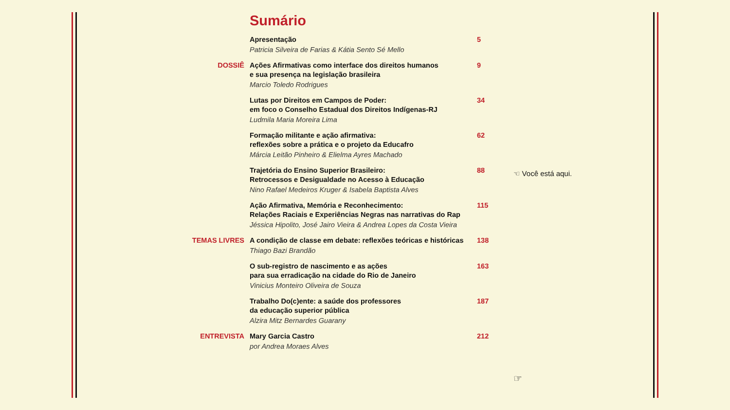Sumário
Apresentação
Patricia Silveira de Farias & Kátia Sento Sé Mello
5
DOSSIÊ Ações Afirmativas como interface dos direitos humanos
e sua presença na legislação brasileira
Marcio Toledo Rodrigues
9
Lutas por Direitos em Campos de Poder:
em foco o Conselho Estadual dos Direitos Indígenas-RJ
Ludmila Maria Moreira Lima
34
Formação militante e ação afirmativa:
reflexões sobre a prática e o projeto da Educafro
Márcia Leitão Pinheiro & Elielma Ayres Machado
62
Trajetória do Ensino Superior Brasileiro:
Retrocessos e Desigualdade no Acesso à Educação
Nino Rafael Medeiros Kruger & Isabela Baptista Alves
88
Ação Afirmativa, Memória e Reconhecimento:
Relações Raciais e Experiências Negras nas narrativas do Rap
Jéssica Hipolito, José Jairo Vieira & Andrea Lopes da Costa Vieira
115
TEMAS LIVRES A condição de classe em debate: reflexões teóricas e históricas
Thiago Bazi Brandão
138
O sub-registro de nascimento e as ações
para sua erradicação na cidade do Rio de Janeiro
Vinicius Monteiro Oliveira de Souza
163
Trabalho Do(c)ente: a saúde dos professores
da educação superior pública
Alzira Mitz Bernardes Guarany
187
ENTREVISTA Mary Garcia Castro
por Andrea Moraes Alves
212
☜ Você está aqui.
☞